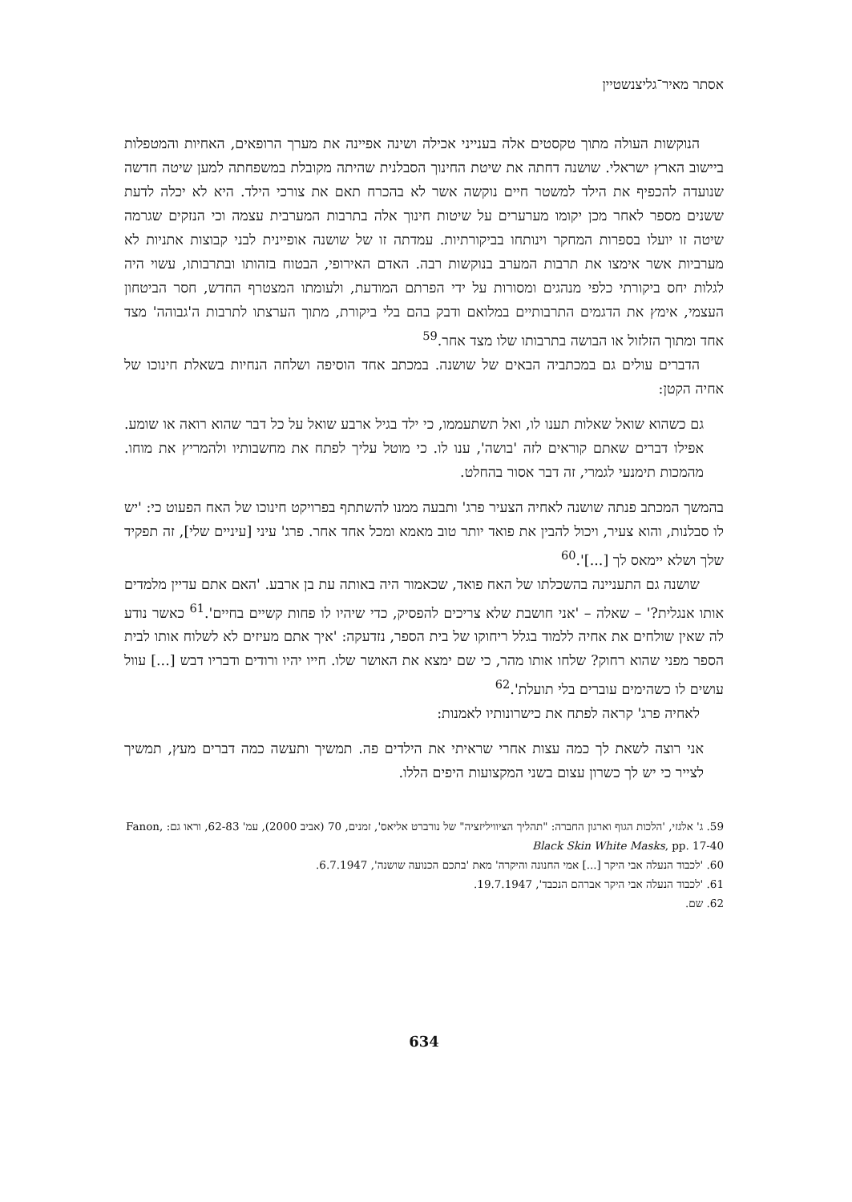אסתר מאיר־גליצנשטיין
הנוקשות העולה מתוך טקסטים אלה בענייני אכילה ושינה אפיינה את מערך הרופאים, האחיות והמטפלות ביישוב הארץ ישראלי. שושנה דחתה את שיטת החינוך הסבלנית שהיתה מקובלת במשפחתה למען שיטה חדשה שנועדה להכפיף את הילד למשטר חיים נוקשה אשר לא בהכרח תאם את צורכי הילד. היא לא יכלה לדעת ששנים מספר לאחר מכן יקומו מערערים על שיטות חינוך אלה בתרבות המערבית עצמה וכי הנזקים שגרמה שיטה זו יועלו בספרות המחקר וינותחו בביקורתיות. עמדתה זו של שושנה אופיינית לבני קבוצות אתניות לא מערביות אשר אימצו את תרבות המערב בנוקשות רבה. האדם האירופי, הבטוח בזהותו ובתרבותו, עשוי היה לגלות יחס ביקורתי כלפי מנהגים ומסורות על ידי הפרתם המודעת, ולעומתו המצטרף החדש, חסר הביטחון העצמי, אימץ את הדגמים התרבותיים במלואם ודבק בהם בלי ביקורת, מתוך הערצתו לתרבות ה'גבוהה' מצד אחד ומתוך הזלזול או הבושה בתרבותו שלו מצד אחר.<sup>59</sup>
הדברים עולים גם במכתביה הבאים של שושנה. במכתב אחד הוסיפה ושלחה הנחיות בשאלת חינוכו של אחיה הקטן:
גם כשהוא שואל שאלות תענו לו, ואל תשתעממו, כי ילד בגיל ארבע שואל על כל דבר שהוא רואה או שומע. אפילו דברים שאתם קוראים לזה 'בושה', ענו לו. כי מוטל עליך לפתח את מחשבותיו ולהמריץ את מוחו. מהמכות תימנעי לגמרי, זה דבר אסור בהחלט.
בהמשך המכתב פנתה שושנה לאחיה הצעיר פרג' ותבעה ממנו להשתתף בפרויקט חינוכו של האח הפעוט כי: 'יש לו סבלנות, והוא צעיר, ויכול להבין את פואד יותר טוב מאמא ומכל אחד אחר. פרג' עיני [עיניים שלי], זה תפקיד שלך ושלא יימאס לך [...]'.<sup>60</sup>
שושנה גם התעניינה בהשכלתו של האח פואד, שכאמור היה באותה עת בן ארבע. 'האם אתם עדיין מלמדים אותו אנגלית?' – שאלה – 'אני חושבת שלא צריכים להפסיק, כדי שיהיו לו פחות קשיים בחיים'.<sup>61</sup> כאשר נודע לה שאין שולחים את אחיה ללמוד בגלל ריחוקו של בית הספר, נזדעקה: 'איך אתם מעיזים לא לשלוח אותו לבית הספר מפני שהוא רחוק? שלחו אותו מהר, כי שם ימצא את האושר שלו. חייו יהיו ורודים ודבריו דבש [...] עוול עושים לו כשהימים עוברים בלי תועלת'.<sup>62</sup>
לאחיה פרג' קראה לפתח את כישרונותיו לאמנות:
אני רוצה לשאת לך כמה עצות אחרי שראיתי את הילדים פה. תמשיך ותעשה כמה דברים מעץ, תמשיך לצייר כי יש לך כשרון עצום בשני המקצועות היפים הללו.
59. ג' אלגזי, 'הלכות הגוף וארגון החברה: "תהליך הציוויליזציה" של נורברט אליאס', זמנים, 70 (אביב 2000), עמ' 62-83, וראו גם: Fanon, Black Skin White Masks, pp. 17-40
60. 'לכבוד הנעלה אבי היקר [...] אמי החנונה והיקרה' מאת 'בתכם הכנועה שושנה', 6.7.1947.
61. 'לכבוד הנעלה אבי היקר אברהם הנכבד', 19.7.1947.
62. שם.
634